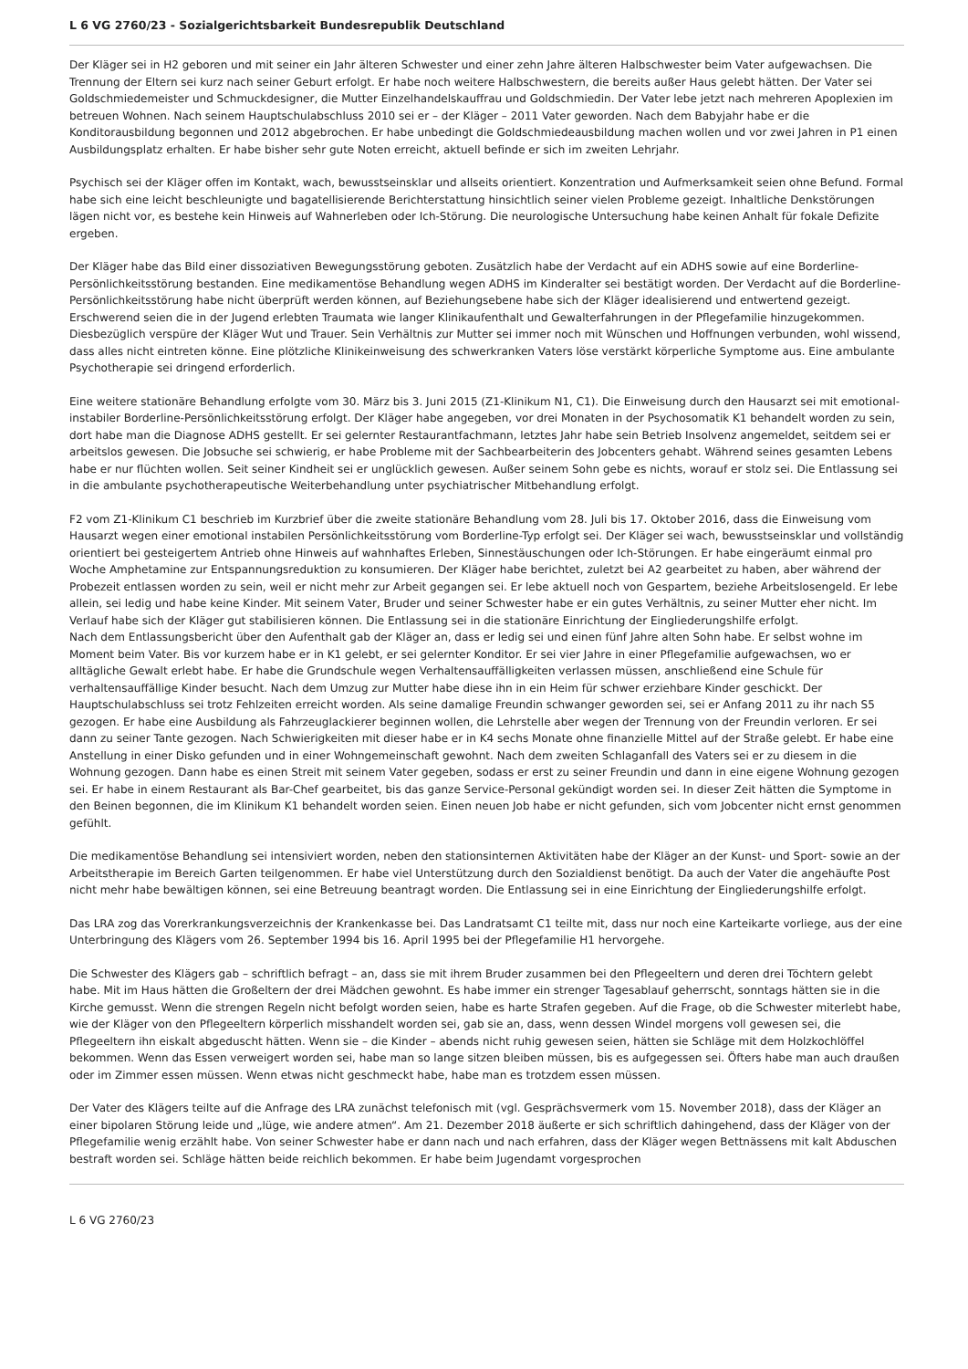L 6 VG 2760/23 - Sozialgerichtsbarkeit Bundesrepublik Deutschland
Der Kläger sei in H2 geboren und mit seiner ein Jahr älteren Schwester und einer zehn Jahre älteren Halbschwester beim Vater aufgewachsen. Die Trennung der Eltern sei kurz nach seiner Geburt erfolgt. Er habe noch weitere Halbschwestern, die bereits außer Haus gelebt hätten. Der Vater sei Goldschmiedemeister und Schmuckdesigner, die Mutter Einzelhandelskauffrau und Goldschmiedin. Der Vater lebe jetzt nach mehreren Apoplexien im betreuen Wohnen. Nach seinem Hauptschulabschluss 2010 sei er – der Kläger – 2011 Vater geworden. Nach dem Babyjahr habe er die Konditorausbildung begonnen und 2012 abgebrochen. Er habe unbedingt die Goldschmiedeausbildung machen wollen und vor zwei Jahren in P1 einen Ausbildungsplatz erhalten. Er habe bisher sehr gute Noten erreicht, aktuell befinde er sich im zweiten Lehrjahr.
Psychisch sei der Kläger offen im Kontakt, wach, bewusstseinsklar und allseits orientiert. Konzentration und Aufmerksamkeit seien ohne Befund. Formal habe sich eine leicht beschleunigte und bagatellisierende Berichterstattung hinsichtlich seiner vielen Probleme gezeigt. Inhaltliche Denkstörungen lägen nicht vor, es bestehe kein Hinweis auf Wahnerleben oder Ich-Störung. Die neurologische Untersuchung habe keinen Anhalt für fokale Defizite ergeben.
Der Kläger habe das Bild einer dissoziativen Bewegungsstörung geboten. Zusätzlich habe der Verdacht auf ein ADHS sowie auf eine Borderline-Persönlichkeitsstörung bestanden. Eine medikamentöse Behandlung wegen ADHS im Kinderalter sei bestätigt worden. Der Verdacht auf die Borderline-Persönlichkeitsstörung habe nicht überprüft werden können, auf Beziehungsebene habe sich der Kläger idealisierend und entwertend gezeigt. Erschwerend seien die in der Jugend erlebten Traumata wie langer Klinikaufenthalt und Gewalterfahrungen in der Pflegefamilie hinzugekommen. Diesbezüglich verspüre der Kläger Wut und Trauer. Sein Verhältnis zur Mutter sei immer noch mit Wünschen und Hoffnungen verbunden, wohl wissend, dass alles nicht eintreten könne. Eine plötzliche Klinikeinweisung des schwerkranken Vaters löse verstärkt körperliche Symptome aus. Eine ambulante Psychotherapie sei dringend erforderlich.
Eine weitere stationäre Behandlung erfolgte vom 30. März bis 3. Juni 2015 (Z1-Klinikum N1, C1). Die Einweisung durch den Hausarzt sei mit emotional-instabiler Borderline-Persönlichkeitsstörung erfolgt. Der Kläger habe angegeben, vor drei Monaten in der Psychosomatik K1 behandelt worden zu sein, dort habe man die Diagnose ADHS gestellt. Er sei gelernter Restaurantfachmann, letztes Jahr habe sein Betrieb Insolvenz angemeldet, seitdem sei er arbeitslos gewesen. Die Jobsuche sei schwierig, er habe Probleme mit der Sachbearbeiterin des Jobcenters gehabt. Während seines gesamten Lebens habe er nur flüchten wollen. Seit seiner Kindheit sei er unglücklich gewesen. Außer seinem Sohn gebe es nichts, worauf er stolz sei. Die Entlassung sei in die ambulante psychotherapeutische Weiterbehandlung unter psychiatrischer Mitbehandlung erfolgt.
F2 vom Z1-Klinikum C1 beschrieb im Kurzbrief über die zweite stationäre Behandlung vom 28. Juli bis 17. Oktober 2016, dass die Einweisung vom Hausarzt wegen einer emotional instabilen Persönlichkeitsstörung vom Borderline-Typ erfolgt sei. Der Kläger sei wach, bewusstseinsklar und vollständig orientiert bei gesteigertem Antrieb ohne Hinweis auf wahnhaftes Erleben, Sinnestäuschungen oder Ich-Störungen. Er habe eingeräumt einmal pro Woche Amphetamine zur Entspannungsreduktion zu konsumieren. Der Kläger habe berichtet, zuletzt bei A2 gearbeitet zu haben, aber während der Probezeit entlassen worden zu sein, weil er nicht mehr zur Arbeit gegangen sei. Er lebe aktuell noch von Gespartem, beziehe Arbeitslosengeld. Er lebe allein, sei ledig und habe keine Kinder. Mit seinem Vater, Bruder und seiner Schwester habe er ein gutes Verhältnis, zu seiner Mutter eher nicht. Im Verlauf habe sich der Kläger gut stabilisieren können. Die Entlassung sei in die stationäre Einrichtung der Eingliederungshilfe erfolgt.
Nach dem Entlassungsbericht über den Aufenthalt gab der Kläger an, dass er ledig sei und einen fünf Jahre alten Sohn habe. Er selbst wohne im Moment beim Vater. Bis vor kurzem habe er in K1 gelebt, er sei gelernter Konditor. Er sei vier Jahre in einer Pflegefamilie aufgewachsen, wo er alltägliche Gewalt erlebt habe. Er habe die Grundschule wegen Verhaltensauffälligkeiten verlassen müssen, anschließend eine Schule für verhaltensauffällige Kinder besucht. Nach dem Umzug zur Mutter habe diese ihn in ein Heim für schwer erziehbare Kinder geschickt. Der Hauptschulabschluss sei trotz Fehlzeiten erreicht worden. Als seine damalige Freundin schwanger geworden sei, sei er Anfang 2011 zu ihr nach S5 gezogen. Er habe eine Ausbildung als Fahrzeuglackierer beginnen wollen, die Lehrstelle aber wegen der Trennung von der Freundin verloren. Er sei dann zu seiner Tante gezogen. Nach Schwierigkeiten mit dieser habe er in K4 sechs Monate ohne finanzielle Mittel auf der Straße gelebt. Er habe eine Anstellung in einer Disko gefunden und in einer Wohngemeinschaft gewohnt. Nach dem zweiten Schlaganfall des Vaters sei er zu diesem in die Wohnung gezogen. Dann habe es einen Streit mit seinem Vater gegeben, sodass er erst zu seiner Freundin und dann in eine eigene Wohnung gezogen sei. Er habe in einem Restaurant als Bar-Chef gearbeitet, bis das ganze Service-Personal gekündigt worden sei. In dieser Zeit hätten die Symptome in den Beinen begonnen, die im Klinikum K1 behandelt worden seien. Einen neuen Job habe er nicht gefunden, sich vom Jobcenter nicht ernst genommen gefühlt.
Die medikamentöse Behandlung sei intensiviert worden, neben den stationsinternen Aktivitäten habe der Kläger an der Kunst- und Sport- sowie an der Arbeitstherapie im Bereich Garten teilgenommen. Er habe viel Unterstützung durch den Sozialdienst benötigt. Da auch der Vater die angehäufte Post nicht mehr habe bewältigen können, sei eine Betreuung beantragt worden. Die Entlassung sei in eine Einrichtung der Eingliederungshilfe erfolgt.
Das LRA zog das Vorerkrankungsverzeichnis der Krankenkasse bei. Das Landratsamt C1 teilte mit, dass nur noch eine Karteikarte vorliege, aus der eine Unterbringung des Klägers vom 26. September 1994 bis 16. April 1995 bei der Pflegefamilie H1 hervorgehe.
Die Schwester des Klägers gab – schriftlich befragt – an, dass sie mit ihrem Bruder zusammen bei den Pflegeeltern und deren drei Töchtern gelebt habe. Mit im Haus hätten die Großeltern der drei Mädchen gewohnt. Es habe immer ein strenger Tagesablauf geherrscht, sonntags hätten sie in die Kirche gemusst. Wenn die strengen Regeln nicht befolgt worden seien, habe es harte Strafen gegeben. Auf die Frage, ob die Schwester miterlebt habe, wie der Kläger von den Pflegeeltern körperlich misshandelt worden sei, gab sie an, dass, wenn dessen Windel morgens voll gewesen sei, die Pflegeeltern ihn eiskalt abgeduscht hätten. Wenn sie – die Kinder – abends nicht ruhig gewesen seien, hätten sie Schläge mit dem Holzkochlöffel bekommen. Wenn das Essen verweigert worden sei, habe man so lange sitzen bleiben müssen, bis es aufgegessen sei. Öfters habe man auch draußen oder im Zimmer essen müssen. Wenn etwas nicht geschmeckt habe, habe man es trotzdem essen müssen.
Der Vater des Klägers teilte auf die Anfrage des LRA zunächst telefonisch mit (vgl. Gesprächsvermerk vom 15. November 2018), dass der Kläger an einer bipolaren Störung leide und „lüge, wie andere atmen“. Am 21. Dezember 2018 äußerte er sich schriftlich dahingehend, dass der Kläger von der Pflegefamilie wenig erzählt habe. Von seiner Schwester habe er dann nach und nach erfahren, dass der Kläger wegen Bettnässens mit kalt Abduschen bestraft worden sei. Schläge hätten beide reichlich bekommen. Er habe beim Jugendamt vorgesprochen
L 6 VG 2760/23